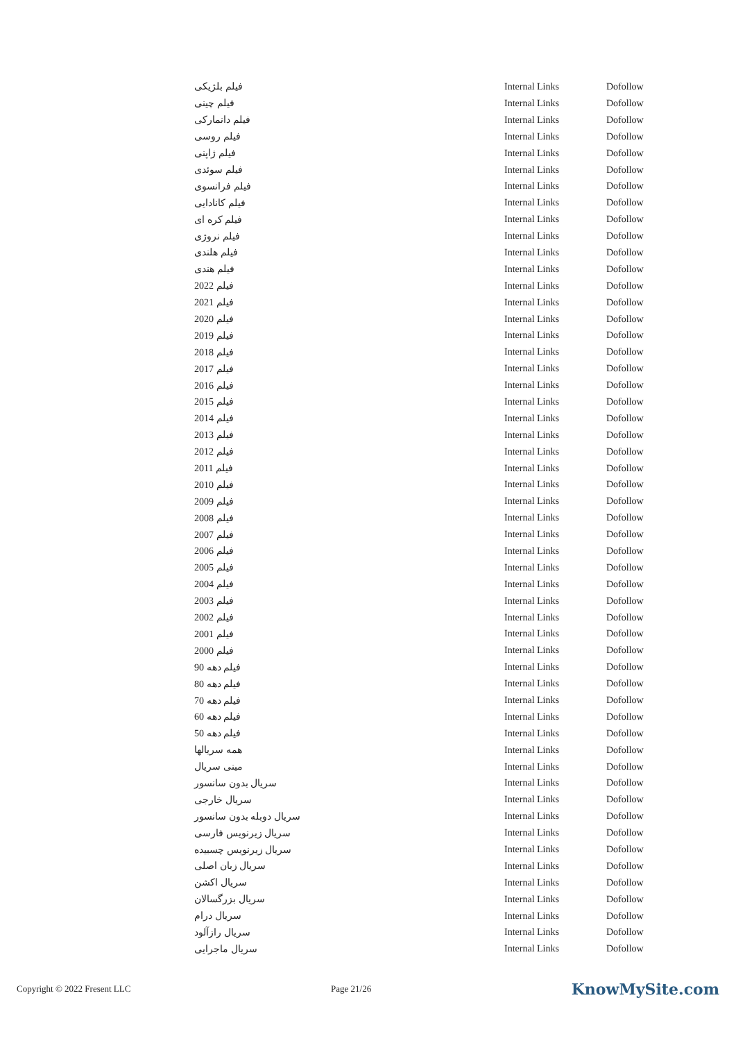| فیلم بلژیکی | Internal Links | Dofollow |
| فیلم چینی | Internal Links | Dofollow |
| فیلم دانمارکی | Internal Links | Dofollow |
| فیلم روسی | Internal Links | Dofollow |
| فیلم ژاپنی | Internal Links | Dofollow |
| فیلم سوئدی | Internal Links | Dofollow |
| فیلم فرانسوی | Internal Links | Dofollow |
| فیلم کانادایی | Internal Links | Dofollow |
| فیلم کره ای | Internal Links | Dofollow |
| فیلم نروژی | Internal Links | Dofollow |
| فیلم هلندی | Internal Links | Dofollow |
| فیلم هندی | Internal Links | Dofollow |
| فیلم 2022 | Internal Links | Dofollow |
| فیلم 2021 | Internal Links | Dofollow |
| فیلم 2020 | Internal Links | Dofollow |
| فیلم 2019 | Internal Links | Dofollow |
| فیلم 2018 | Internal Links | Dofollow |
| فیلم 2017 | Internal Links | Dofollow |
| فیلم 2016 | Internal Links | Dofollow |
| فیلم 2015 | Internal Links | Dofollow |
| فیلم 2014 | Internal Links | Dofollow |
| فیلم 2013 | Internal Links | Dofollow |
| فیلم 2012 | Internal Links | Dofollow |
| فیلم 2011 | Internal Links | Dofollow |
| فیلم 2010 | Internal Links | Dofollow |
| فیلم 2009 | Internal Links | Dofollow |
| فیلم 2008 | Internal Links | Dofollow |
| فیلم 2007 | Internal Links | Dofollow |
| فیلم 2006 | Internal Links | Dofollow |
| فیلم 2005 | Internal Links | Dofollow |
| فیلم 2004 | Internal Links | Dofollow |
| فیلم 2003 | Internal Links | Dofollow |
| فیلم 2002 | Internal Links | Dofollow |
| فیلم 2001 | Internal Links | Dofollow |
| فیلم 2000 | Internal Links | Dofollow |
| فیلم دهه 90 | Internal Links | Dofollow |
| فیلم دهه 80 | Internal Links | Dofollow |
| فیلم دهه 70 | Internal Links | Dofollow |
| فیلم دهه 60 | Internal Links | Dofollow |
| فیلم دهه 50 | Internal Links | Dofollow |
| همه سریالها | Internal Links | Dofollow |
| مینی سریال | Internal Links | Dofollow |
| سریال بدون سانسور | Internal Links | Dofollow |
| سریال خارجی | Internal Links | Dofollow |
| سریال دوبله بدون سانسور | Internal Links | Dofollow |
| سریال زیرنویس فارسی | Internal Links | Dofollow |
| سریال زیرنویس چسبیده | Internal Links | Dofollow |
| سریال زبان اصلی | Internal Links | Dofollow |
| سریال اکشن | Internal Links | Dofollow |
| سریال بزرگسالان | Internal Links | Dofollow |
| سریال درام | Internal Links | Dofollow |
| سریال رازآلود | Internal Links | Dofollow |
| سریال ماجرایی | Internal Links | Dofollow |
Copyright © 2022 Fresent LLC Page 21/26 KnowMySite.com